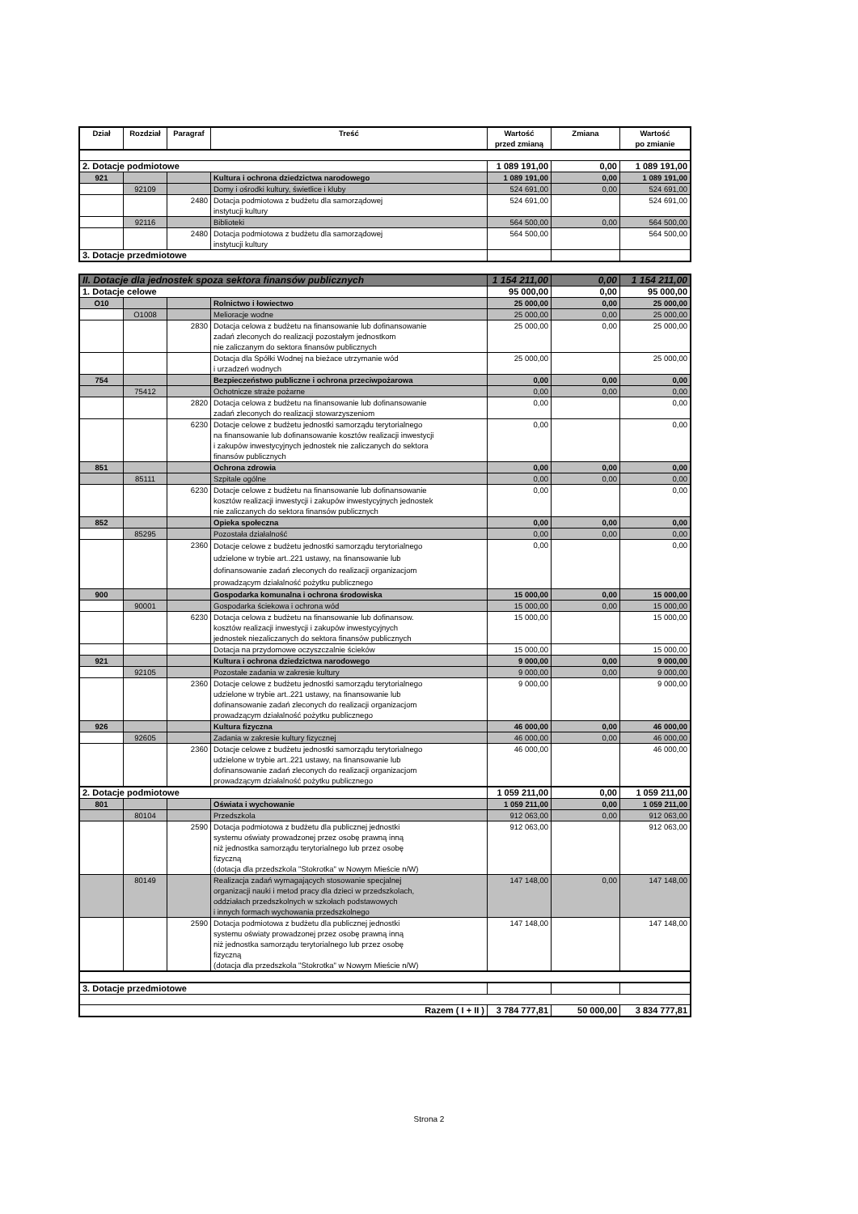| Dział | Rozdział | Paragraf | Treść | Wartość przed zmianą | Zmiana | Wartość po zmianie |
| --- | --- | --- | --- | --- | --- | --- |
| 2. Dotacje podmiotowe | | | | 1 089 191,00 | 0,00 | 1 089 191,00 |
| 921 | | | Kultura i ochrona dziedzictwa narodowego | 1 089 191,00 | 0,00 | 1 089 191,00 |
| | 92109 | | Domy i ośrodki kultury, świetlice i kluby | 524 691,00 | 0,00 | 524 691,00 |
| | | 2480 | Dotacja podmiotowa z budżetu dla samorządowej instytucji kultury | 524 691,00 | | 524 691,00 |
| | 92116 | | Biblioteki | 564 500,00 | 0,00 | 564 500,00 |
| | | 2480 | Dotacja podmiotowa z budżetu dla samorządowej instytucji kultury | 564 500,00 | | 564 500,00 |
| 3. Dotacje przedmiotowe | | | | | | |
| II. Dotacje dla jednostek spoza sektora finansów publicznych | | | | 1 154 211,00 | 0,00 | 1 154 211,00 |
| 1. Dotacje celowe | | | | 95 000,00 | 0,00 | 95 000,00 |
| O10 | | | Rolnictwo i łowiectwo | 25 000,00 | 0,00 | 25 000,00 |
| | O1008 | | Melioracje wodne | 25 000,00 | 0,00 | 25 000,00 |
| | | 2830 | Dotacja celowa z budżetu na finansowanie lub dofinansowanie zadań zleconych do realizacji pozostałym jednostkom nie zaliczanym do sektora finansów publicznych | 25 000,00 | 0,00 | 25 000,00 |
| | | | Dotacja dla Spółki Wodnej na bieżace utrzymanie wód i urzadzeń wodnych | 25 000,00 | | 25 000,00 |
| 754 | | | Bezpieczeństwo publiczne i ochrona przeciwpożarowa | 0,00 | 0,00 | 0,00 |
| | 75412 | | Ochotnicze straże pożarne | 0,00 | 0,00 | 0,00 |
| | | 2820 | Dotacja celowa z budżetu na finansowanie lub dofinansowanie zadań zleconych do realizacji stowarzyszeniom | 0,00 | | 0,00 |
| | | 6230 | Dotacje celowe z budżetu jednostki samorządu terytorialnego na finansowanie lub dofinansowanie kosztów realizacji inwestycji i zakupów inwestycyjnych jednostek nie zaliczanych do sektora finansów publicznych | 0,00 | | 0,00 |
| 851 | | | Ochrona zdrowia | 0,00 | 0,00 | 0,00 |
| | 85111 | | Szpitale ogólne | 0,00 | 0,00 | 0,00 |
| | | 6230 | Dotacje celowe z budżetu na finansowanie lub dofinansowanie kosztów realizacji inwestycji i zakupów inwestycyjnych jednostek nie zaliczanych do sektora finansów publicznych | 0,00 | | 0,00 |
| 852 | | | Opieka społeczna | 0,00 | 0,00 | 0,00 |
| | 85295 | | Pozostała działalność | 0,00 | 0,00 | 0,00 |
| | | 2360 | Dotacje celowe z budżetu jednostki samorządu terytorialnego udzielone w trybie art..221 ustawy, na finansowanie lub dofinansowanie zadań zleconych do realizacji organizacjom prowadzącym działalność pożytku publicznego | 0,00 | | 0,00 |
| 900 | | | Gospodarka komunalna i ochrona środowiska | 15 000,00 | 0,00 | 15 000,00 |
| | 90001 | | Gospodarka ściekowa i ochrona wód | 15 000,00 | 0,00 | 15 000,00 |
| | | 6230 | Dotacja celowa z budżetu na finansowanie lub dofinansow. kosztów realizacji inwestycji i zakupów inwestycyjnych jednostek niezaliczanych do sektora finansów publicznych | 15 000,00 | | 15 000,00 |
| | | | Dotacja na przydomowe oczyszczalnie ścieków | 15 000,00 | | 15 000,00 |
| 921 | | | Kultura i ochrona dziedzictwa narodowego | 9 000,00 | 0,00 | 9 000,00 |
| | 92105 | | Pozostałe zadania w zakresie kultury | 9 000,00 | 0,00 | 9 000,00 |
| | | 2360 | Dotacje celowe z budżetu jednostki samorządu terytorialnego udzielone w trybie art..221 ustawy, na finansowanie lub dofinansowanie zadań zleconych do realizacji organizacjom prowadzącym działalność pożytku publicznego | 9 000,00 | | 9 000,00 |
| 926 | | | Kultura fizyczna | 46 000,00 | 0,00 | 46 000,00 |
| | 92605 | | Zadania w zakresie kultury fizycznej | 46 000,00 | 0,00 | 46 000,00 |
| | | 2360 | Dotacje celowe z budżetu jednostki samorządu terytorialnego udzielone w trybie art..221 ustawy, na finansowanie lub dofinansowanie zadań zleconych do realizacji organizacjom prowadzącym działalność pożytku publicznego | 46 000,00 | | 46 000,00 |
| 2. Dotacje podmiotowe | | | | 1 059 211,00 | 0,00 | 1 059 211,00 |
| 801 | | | Oświata i wychowanie | 1 059 211,00 | 0,00 | 1 059 211,00 |
| | 80104 | | Przedszkola | 912 063,00 | 0,00 | 912 063,00 |
| | | 2590 | Dotacja podmiotowa z budżetu dla publicznej jednostki systemu oświaty prowadzonej przez osobę prawną inną niż jednostka samorządu terytorialnego lub przez osobę fizyczną (dotacja dla przedszkola "Stokrotka" w Nowym Mieście n/W) | 912 063,00 | | 912 063,00 |
| | 80149 | | Realizacja zadań wymagających stosowanie specjalnej organizacji nauki i metod pracy dla dzieci w przedszkolach, oddziałach przedszkolnych w szkołach podstawowych i innych formach wychowania przedszkolnego | 147 148,00 | 0,00 | 147 148,00 |
| | | 2590 | Dotacja podmiotowa z budżetu dla publicznej jednostki systemu oświaty prowadzonej przez osobę prawną inną niż jednostka samorządu terytorialnego lub przez osobę fizyczną (dotacja dla przedszkola "Stokrotka" w Nowym Mieście n/W) | 147 148,00 | | 147 148,00 |
| 3. Dotacje przedmiotowe | | | | | | |
| Razem ( I + II ) | | | | 3 784 777,81 | 50 000,00 | 3 834 777,81 |
Strona 2